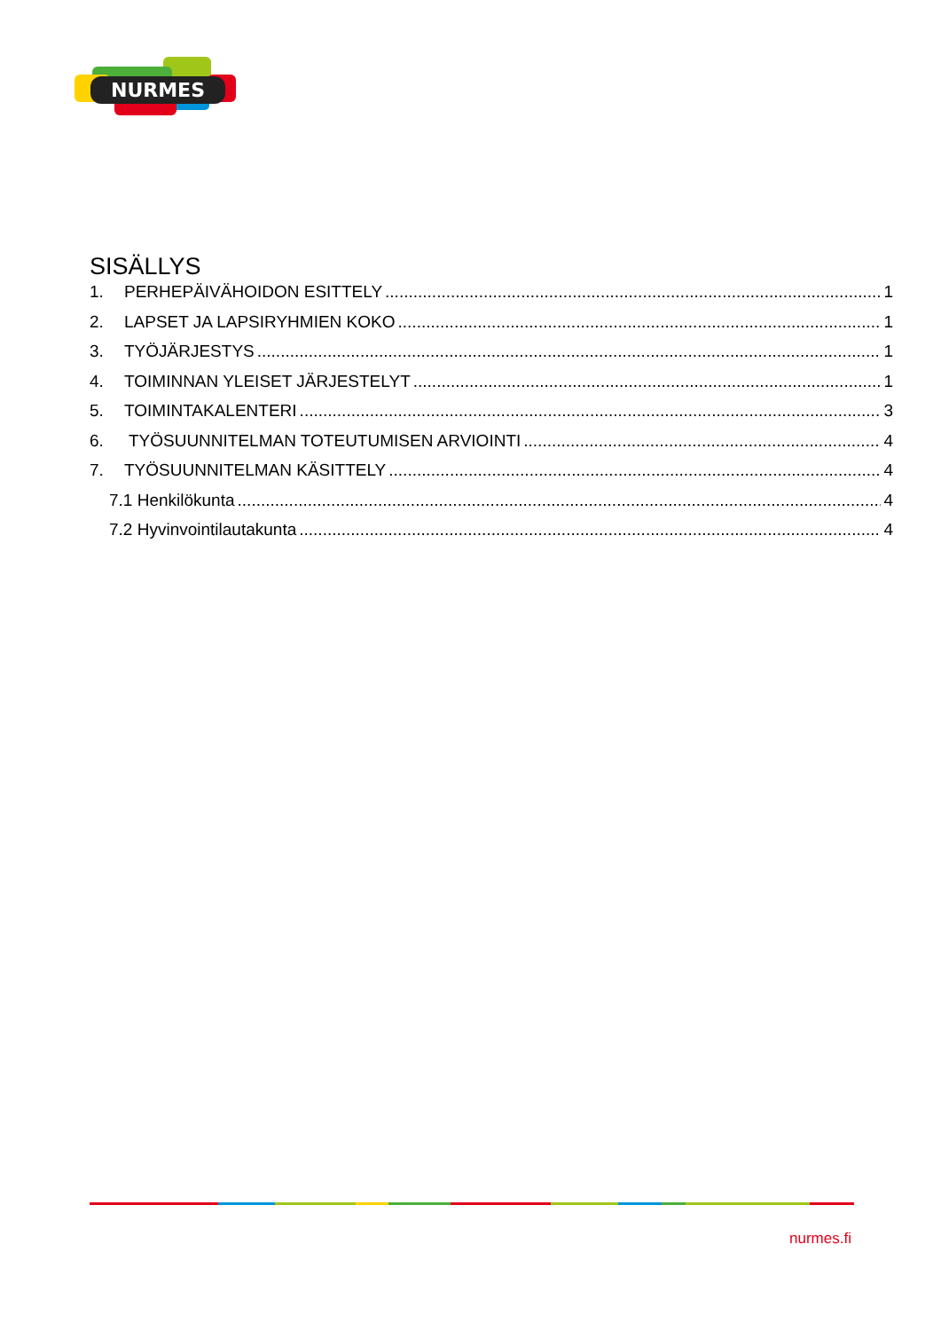NURMES
SISÄLLYS
1. PERHEPÄIVÄHOIDON ESITTELY 1
2. LAPSET JA LAPSIRYHMIEN KOKO 1
3. TYÖJÄRJESTYS 1
4. TOIMINNAN YLEISET JÄRJESTELYT 1
5. TOIMINTAKALENTERI 3
6. TYÖSUUNNITELMAN TOTEUTUMISEN ARVIOINTI 4
7. TYÖSUUNNITELMAN KÄSITTELY 4
7.1 Henkilökunta 4
7.2 Hyvinvointilautakunta 4
nurmes.fi